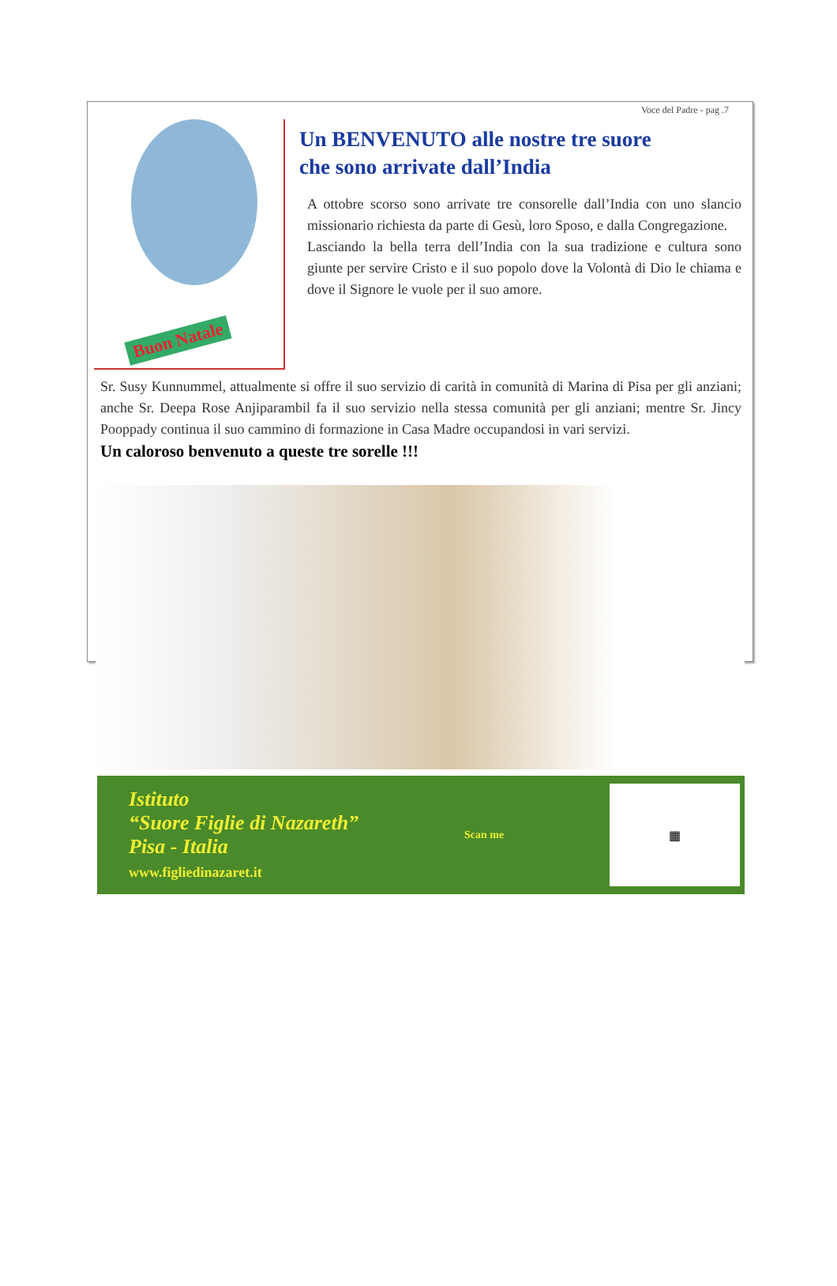Voce del Padre - pag .7
Buon Natale
Un BENVENUTO alle nostre tre suore
che sono arrivate dall’India
A ottobre scorso sono arrivate tre consorelle dall’India con uno slancio missionario richiesta da parte di Gesù, loro Sposo, e dalla Congregazione.
Lasciando la bella terra dell’India con la sua tradizione e cultura sono giunte per servire Cristo e il suo popolo dove la Volontà di Dio le chiama e dove il Signore le vuole per il suo amore.
Sr. Susy Kunnummel, attualmente si offre il suo servizio di carità in comunità di Marina di Pisa per gli anziani; anche Sr. Deepa Rose Anjiparambil fa il suo servizio nella stessa comunità per gli anziani; mentre Sr. Jincy Pooppady continua il suo cammino di formazione in Casa Madre occupandosi in vari servizi.
Un caloroso benvenuto a queste tre sorelle !!!
Istituto
“Suore Figlie di Nazareth”
Pisa - Italia
www.figliedinazaret.it
Scan me
▦